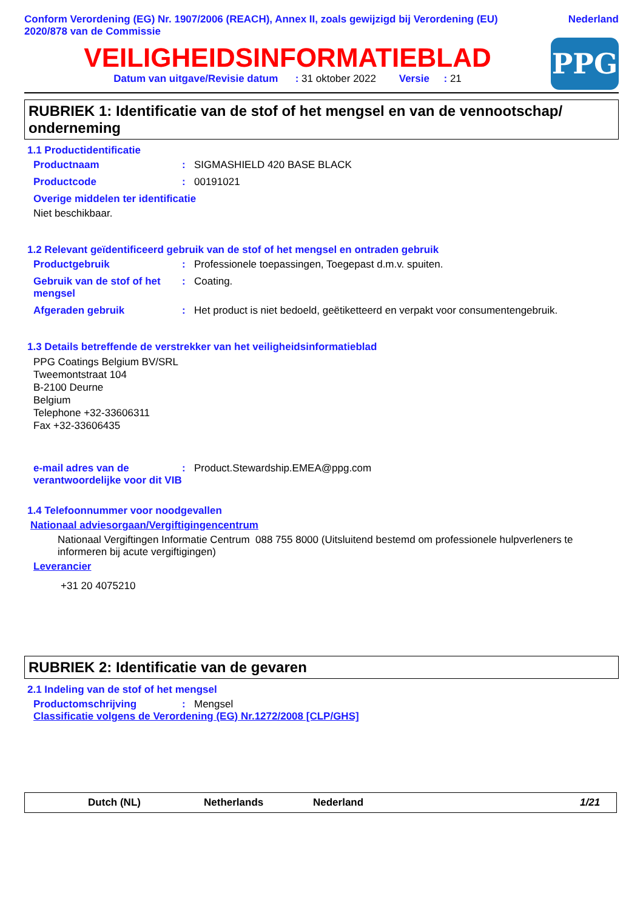Conform Verordening (EG) Nr. 1907/2006 (REACH), Annex II, zoals gewijzigd bij Verordening (EU) 2020/878 van de Commissie
Nederland
VEILIGHEIDSINFORMATIEBLAD
Datum van uitgave/Revisie datum : 31 oktober 2022 Versie : 21
PPG
RUBRIEK 1: Identificatie van de stof of het mengsel en van de vennootschap/ onderneming
1.1 Productidentificatie
Productnaam : SIGMASHIELD 420 BASE BLACK
Productcode : 00191021
Overige middelen ter identificatie
Niet beschikbaar.
1.2 Relevant geïdentificeerd gebruik van de stof of het mengsel en ontraden gebruik
Productgebruik : Professionele toepassingen, Toegepast d.m.v. spuiten.
Gebruik van de stof of het mengsel
: Coating.
Afgeraden gebruik : Het product is niet bedoeld, geëtiketteerd en verpakt voor consumentengebruik.
1.3 Details betreffende de verstrekker van het veiligheidsinformatieblad
PPG Coatings Belgium BV/SRL
Tweemontstraat 104
B-2100 Deurne
Belgium
Telephone +32-33606311
Fax +32-33606435
e-mail adres van de verantwoordelijke voor dit VIB
: Product.Stewardship.EMEA@ppg.com
1.4 Telefoonnummer voor noodgevallen
Nationaal adviesorgaan/Vergiftigingencentrum
Nationaal Vergiftingen Informatie Centrum 088 755 8000 (Uitsluitend bestemd om professionele hulpverleners te informeren bij acute vergiftigingen)
Leverancier
+31 20 4075210
RUBRIEK 2: Identificatie van de gevaren
2.1 Indeling van de stof of het mengsel
Productomschrijving : Mengsel
Classificatie volgens de Verordening (EG) Nr.1272/2008 [CLP/GHS]
Dutch (NL) Netherlands Nederland 1/21